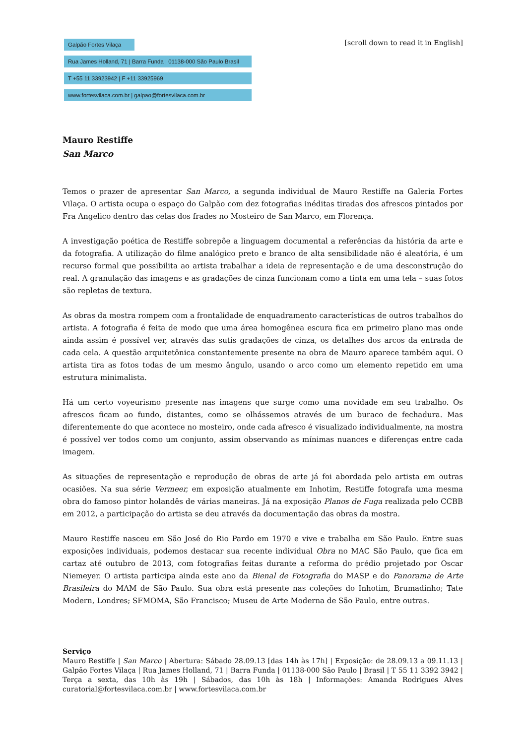Galpão Fortes Vilaça
Rua James Holland, 71 | Barra Funda | 01138-000 São Paulo Brasil
T +55 11 33923942 | F +11 33925969
www.fortesvilaca.com.br | galpao@fortesvilaca.com.br
[scroll down to read it in English]
Mauro Restiffe
San Marco
Temos o prazer de apresentar San Marco, a segunda individual de Mauro Restiffe na Galeria Fortes Vilaça. O artista ocupa o espaço do Galpão com dez fotografias inéditas tiradas dos afrescos pintados por Fra Angelico dentro das celas dos frades no Mosteiro de San Marco, em Florença.
A investigação poética de Restiffe sobrepõe a linguagem documental a referências da história da arte e da fotografia. A utilização do filme analógico preto e branco de alta sensibilidade não é aleatória, é um recurso formal que possibilita ao artista trabalhar a ideia de representação e de uma desconstrução do real. A granulação das imagens e as gradações de cinza funcionam como a tinta em uma tela – suas fotos são repletas de textura.
As obras da mostra rompem com a frontalidade de enquadramento características de outros trabalhos do artista. A fotografia é feita de modo que uma área homogênea escura fica em primeiro plano mas onde ainda assim é possível ver, através das sutis gradações de cinza, os detalhes dos arcos da entrada de cada cela. A questão arquitetônica constantemente presente na obra de Mauro aparece também aqui. O artista tira as fotos todas de um mesmo ângulo, usando o arco como um elemento repetido em uma estrutura minimalista.
Há um certo voyeurismo presente nas imagens que surge como uma novidade em seu trabalho. Os afrescos ficam ao fundo, distantes, como se olhássemos através de um buraco de fechadura. Mas diferentemente do que acontece no mosteiro, onde cada afresco é visualizado individualmente, na mostra é possível ver todos como um conjunto, assim observando as mínimas nuances e diferenças entre cada imagem.
As situações de representação e reprodução de obras de arte já foi abordada pelo artista em outras ocasiões. Na sua série Vermeer, em exposição atualmente em Inhotim, Restiffe fotografa uma mesma obra do famoso pintor holandês de várias maneiras. Já na exposição Planos de Fuga realizada pelo CCBB em 2012, a participação do artista se deu através da documentação das obras da mostra.
Mauro Restiffe nasceu em São José do Rio Pardo em 1970 e vive e trabalha em São Paulo. Entre suas exposições individuais, podemos destacar sua recente individual Obra no MAC São Paulo, que fica em cartaz até outubro de 2013, com fotografias feitas durante a reforma do prédio projetado por Oscar Niemeyer. O artista participa ainda este ano da Bienal de Fotografia do MASP e do Panorama de Arte Brasileira do MAM de São Paulo. Sua obra está presente nas coleções do Inhotim, Brumadinho; Tate Modern, Londres; SFMOMA, São Francisco; Museu de Arte Moderna de São Paulo, entre outras.
Serviço
Mauro Restiffe | San Marco | Abertura: Sábado 28.09.13 [das 14h às 17h] | Exposição: de 28.09.13 a 09.11.13 | Galpão Fortes Vilaça | Rua James Holland, 71 | Barra Funda | 01138-000 São Paulo | Brasil | T 55 11 3392 3942 | Terça a sexta, das 10h às 19h | Sábados, das 10h às 18h | Informações: Amanda Rodrigues Alves curatorial@fortesvilaca.com.br | www.fortesvilaca.com.br